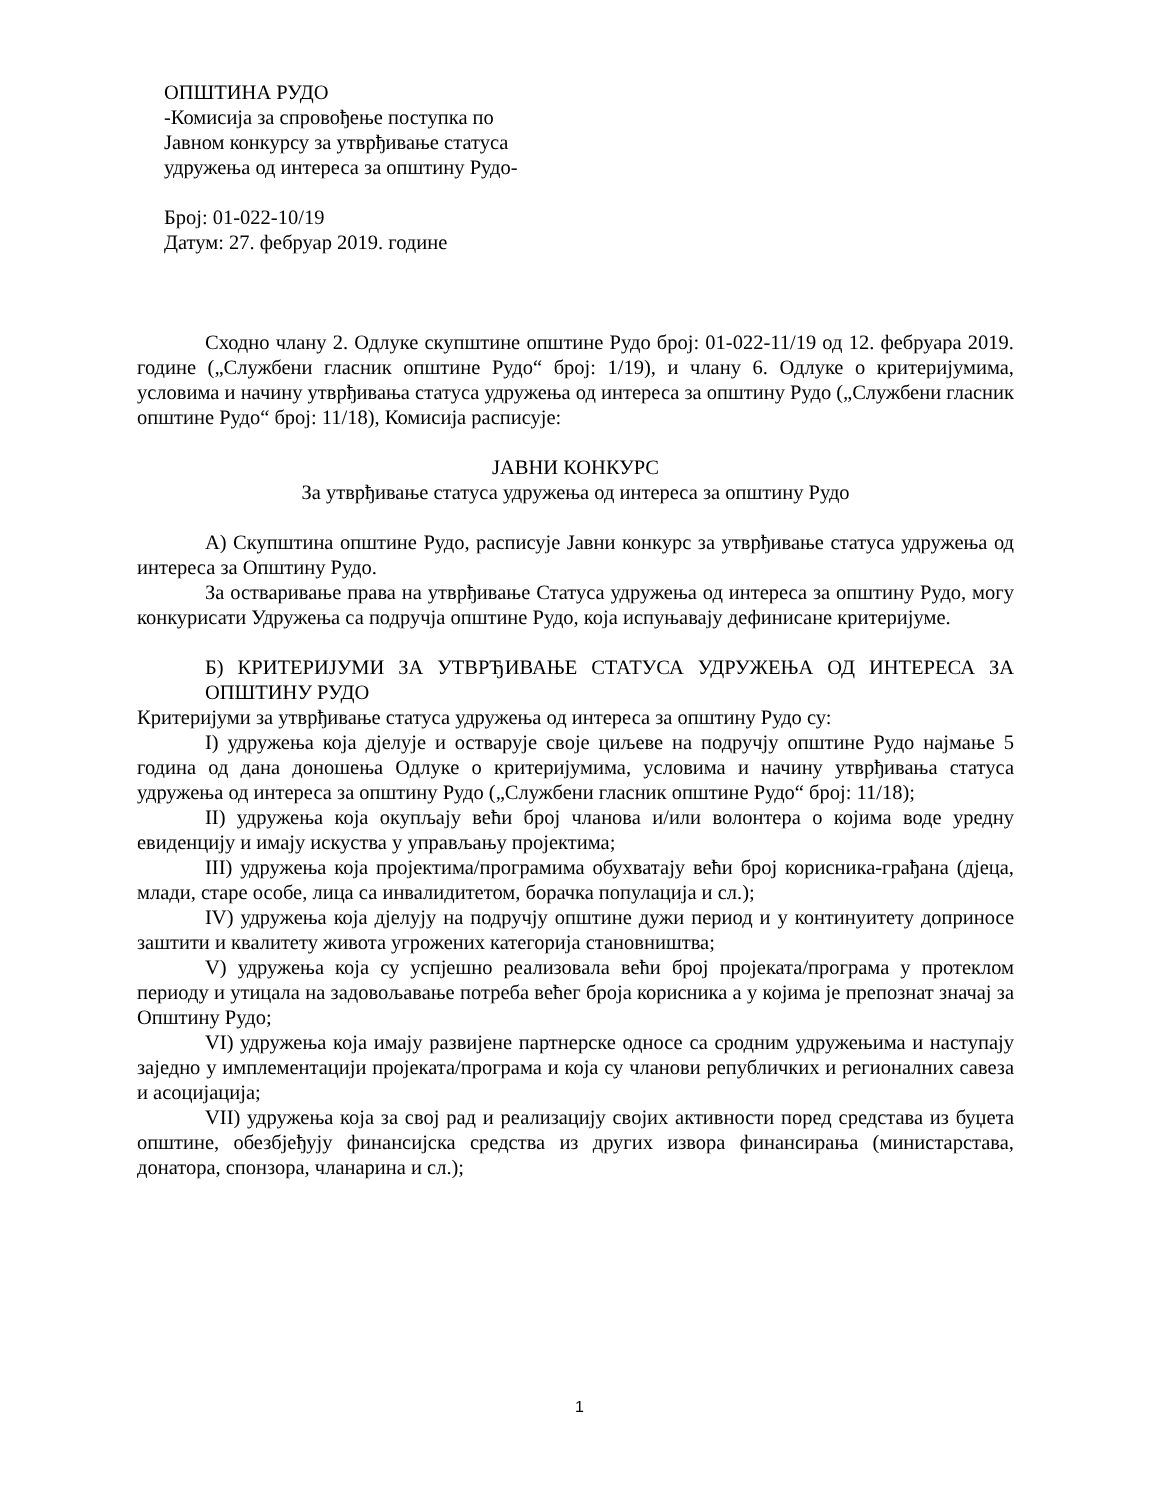ОПШТИНА РУДО
-Комисија за спровођење поступка по
Јавном конкурсу за утврђивање статуса
удружења од интереса за општину Рудо-
Број: 01-022-10/19
Датум: 27. фебруар 2019. године
Сходно члану 2. Одлуке скупштине општине Рудо број: 01-022-11/19 од 12. фебруара 2019. године („Службени гласник општине Рудо“ број: 1/19), и члану 6. Одлуке о критеријумима, условима и начину утврђивања статуса удружења од интереса за општину Рудо („Службени гласник општине Рудо“ број: 11/18), Комисија расписује:
ЈАВНИ КОНКУРС
За утврђивање статуса удружења од интереса за општину Рудо
А) Скупштина општине Рудо, расписује Јавни конкурс за утврђивање статуса удружења од интереса за Општину Рудо.
За остваривање права на утврђивање Статуса удружења од интереса за општину Рудо, могу конкурисати Удружења са подручја општине Рудо, која испуњавају дефинисане критеријуме.
Б) КРИТЕРИЈУМИ ЗА УТВРЂИВАЊЕ СТАТУСА УДРУЖЕЊА ОД ИНТЕРЕСА ЗА ОПШТИНУ РУДО
Критеријуми за утврђивање статуса удружења од интереса за општину Рудо су:
I) удружења која дјелује и остварује своје циљеве на подручју општине Рудо најмање 5 година од дана доношења Одлуке о критеријумима, условима и начину утврђивања статуса удружења од интереса за општину Рудо („Службени гласник општине Рудо“ број: 11/18);
II) удружења која окупљају већи број чланова и/или волонтера о којима воде уредну евиденцију и имају искуства у управљању пројектима;
III) удружења која пројектима/програмима обухватају већи број корисника-грађана (дјеца, млади, старе особе, лица са инвалидитетом, борачка популација и сл.);
IV) удружења која дјелују на подручју општине дужи период и у континуитету доприносе заштити и квалитету живота угрожених категорија становништва;
V) удружења која су успјешно реализовала већи број пројеката/програма у протеклом периоду и утицала на задовољавање потреба већег броја корисника а у којима је препознат значај за Општину Рудо;
VI) удружења која имају развијене партнерске односе са сродним удружењима и наступају заједно у имплементацији пројеката/програма и која су чланови републичких и регионалних савеза и асоцијација;
VII) удружења која за свој рад и реализацију својих активности поред средстава из буџета општине, обезбјеђују финансијска средства из других извора финансирања (министарстава, донатора, спонзора, чланарина и сл.);
1